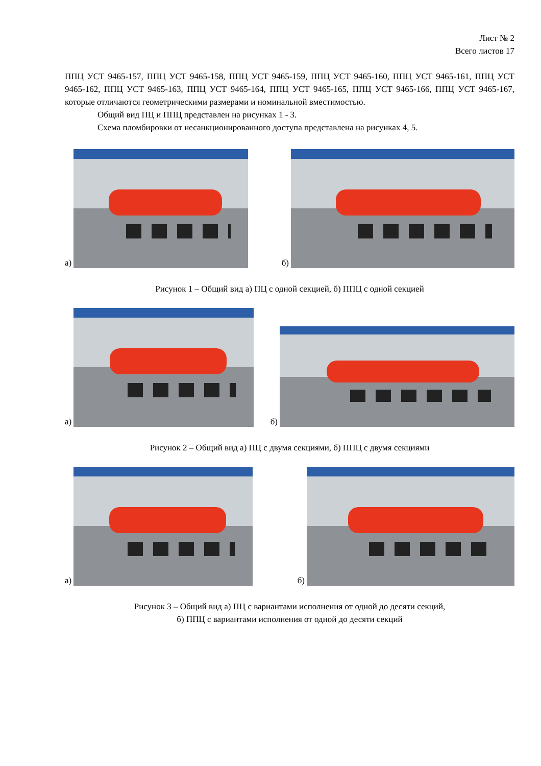Лист № 2
Всего листов 17
ППЦ УСТ 9465-157, ППЦ УСТ 9465-158, ППЦ УСТ 9465-159, ППЦ УСТ 9465-160, ППЦ УСТ 9465-161, ППЦ УСТ 9465-162, ППЦ УСТ 9465-163, ППЦ УСТ 9465-164, ППЦ УСТ 9465-165, ППЦ УСТ 9465-166, ППЦ УСТ 9465-167, которые отличаются геометрическими размерами и номинальной вместимостью.
Общий вид ПЦ и ППЦ представлен на рисунках 1 - 3.
Схема пломбировки от несанкционированного доступа представлена на рисунках 4, 5.
а)
б)
Рисунок 1 – Общий вид а) ПЦ с одной секцией, б) ППЦ с одной секцией
а)
б)
Рисунок 2 – Общий вид а) ПЦ с двумя секциями, б) ППЦ с двумя секциями
а)
б)
Рисунок 3 – Общий вид а) ПЦ с вариантами исполнения от одной до десяти секций,
б) ППЦ с вариантами исполнения от одной до десяти секций